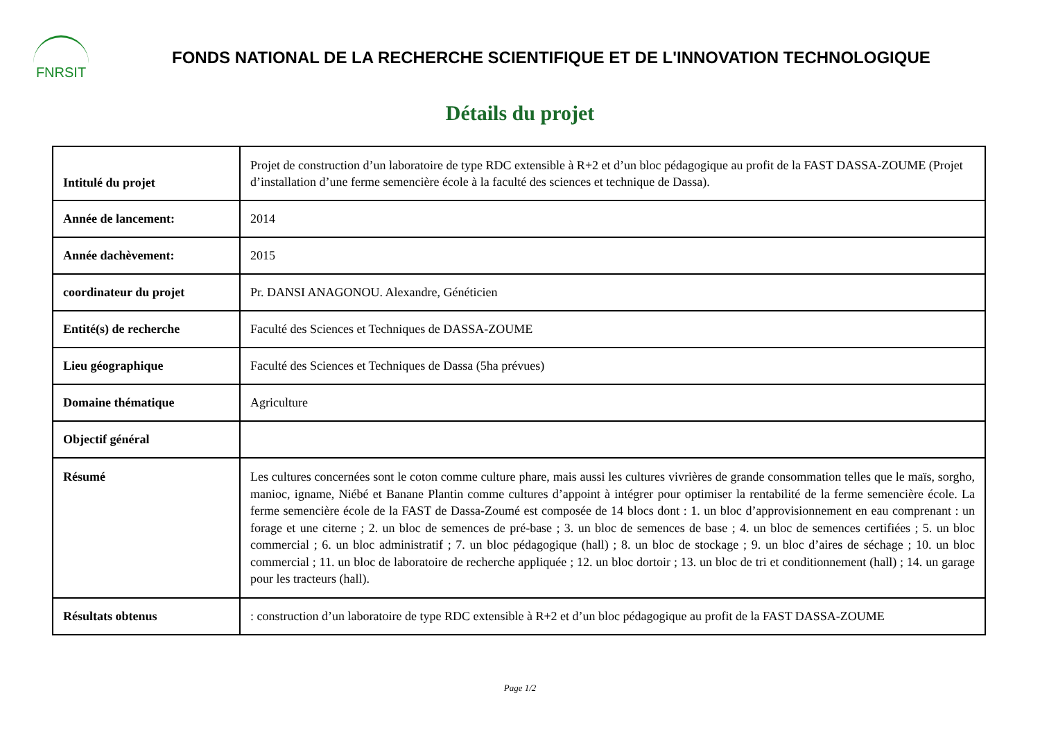FNRSIT
FONDS NATIONAL DE LA RECHERCHE SCIENTIFIQUE ET DE L'INNOVATION TECHNOLOGIQUE
Détails du projet
| Intitulé du projet | Projet de construction d’un laboratoire de type RDC extensible à R+2 et d’un bloc pédagogique au profit de la FAST DASSA-ZOUME (Projet d’installation d’une ferme semencière école à la faculté des sciences et technique de Dassa). |
| Année de lancement: | 2014 |
| Année dachèvement: | 2015 |
| coordinateur du projet | Pr. DANSI ANAGONOU. Alexandre, Généticien |
| Entité(s) de recherche | Faculté des Sciences et Techniques de DASSA-ZOUME |
| Lieu géographique | Faculté des Sciences et Techniques de Dassa (5ha prévues) |
| Domaine thématique | Agriculture |
| Objectif général | |
| Résumé | Les cultures concernées sont le coton comme culture phare, mais aussi les cultures vivrières de grande consommation telles que le maïs, sorgho, manioc, igname, Niébé et Banane Plantin comme cultures d’appoint à intégrer pour optimiser la rentabilité de la ferme semencière école. La ferme semencière école de la FAST de Dassa-Zoumé est composée de 14 blocs dont : 1. un bloc d’approvisionnement en eau comprenant : un forage et une citerne ; 2. un bloc de semences de pré-base ; 3. un bloc de semences de base ; 4. un bloc de semences certifiées ; 5. un bloc commercial ; 6. un bloc administratif ; 7. un bloc pédagogique (hall) ; 8. un bloc de stockage ; 9. un bloc d’aires de séchage ; 10. un bloc commercial ; 11. un bloc de laboratoire de recherche appliquée ; 12. un bloc dortoir ; 13. un bloc de tri et conditionnement (hall) ; 14. un garage pour les tracteurs (hall). |
| Résultats obtenus | : construction d’un laboratoire de type RDC extensible à R+2 et d’un bloc pédagogique au profit de la FAST DASSA-ZOUME |
Page 1/2